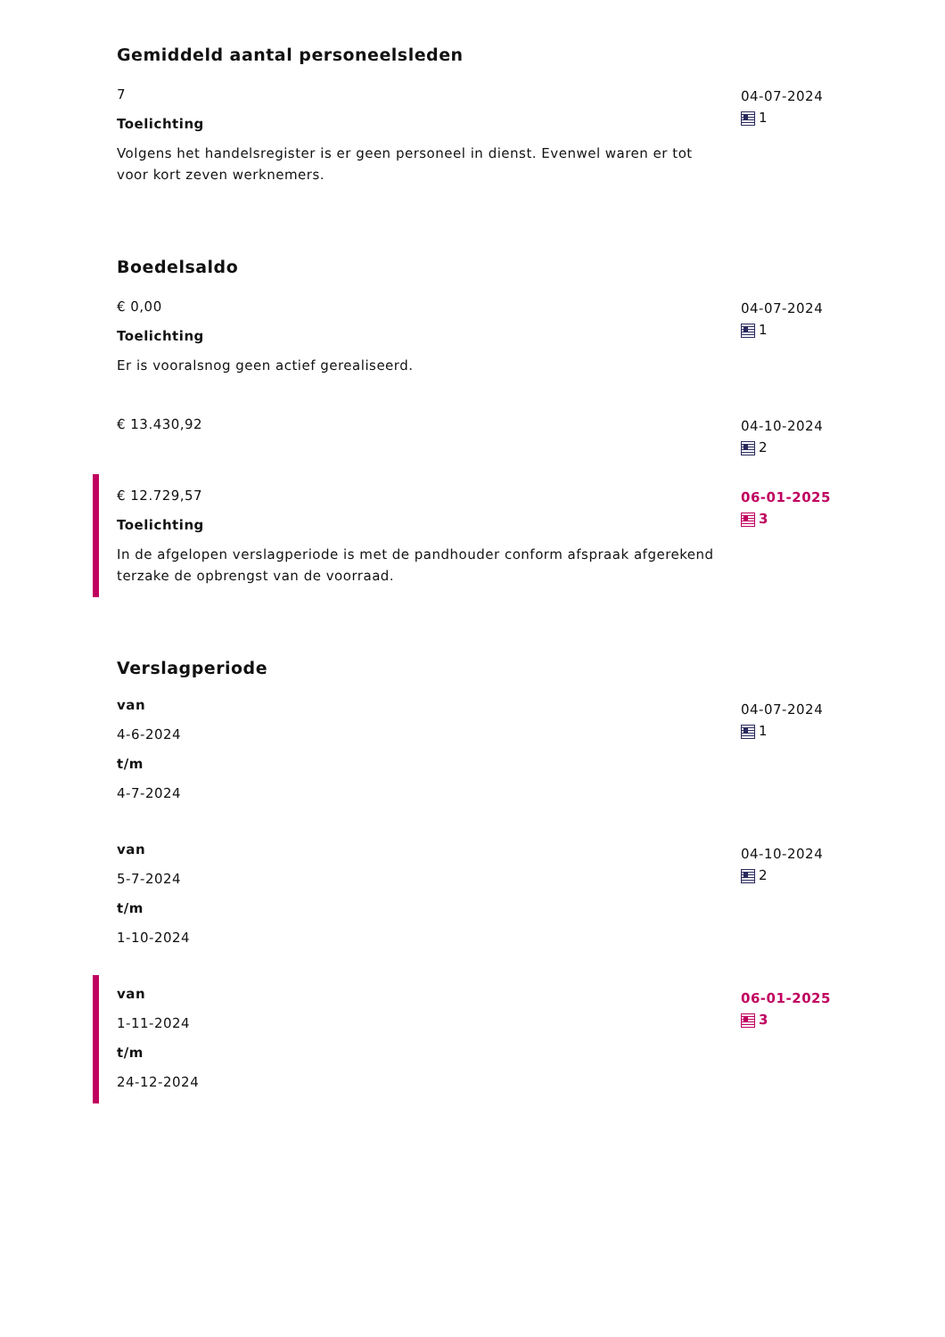Gemiddeld aantal personeelsleden
7
Toelichting
Volgens het handelsregister is er geen personeel in dienst. Evenwel waren er tot voor kort zeven werknemers.
04-07-2024
1
Boedelsaldo
€ 0,00
Toelichting
Er is vooralsnog geen actief gerealiseerd.
04-07-2024
1
€ 13.430,92 04-10-2024
2
€ 12.729,57
Toelichting
In de afgelopen verslagperiode is met de pandhouder conform afspraak afgerekend terzake de opbrengst van de voorraad.
06-01-2025
3
Verslagperiode
van
4-6-2024
t/m
4-7-2024
04-07-2024
1
van
5-7-2024
t/m
1-10-2024
04-10-2024
2
van
1-11-2024
t/m
24-12-2024
06-01-2025
3